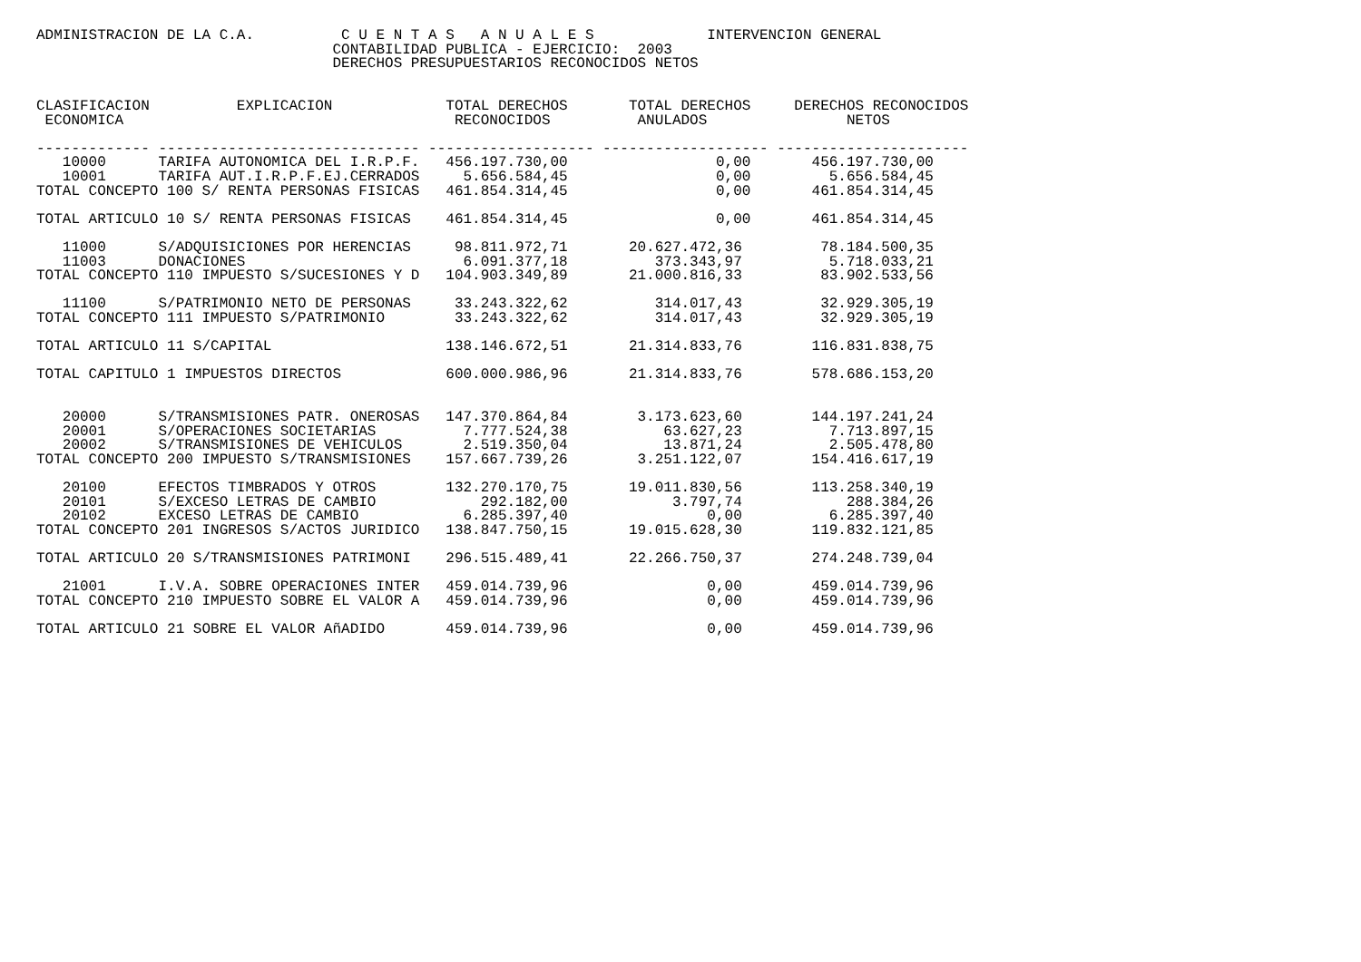ADMINISTRACION DE LA C.A.          C U E N T A S   A N U A L E S             INTERVENCION GENERAL
                                  CONTABILIDAD PUBLICA - EJERCICIO:  2003
                                  DERECHOS PRESUPUESTARIOS RECONOCIDOS NETOS


CLASIFICACION          EXPLICACION             TOTAL DERECHOS       TOTAL DERECHOS     DERECHOS RECONOCIDOS
 ECONOMICA                                      RECONOCIDOS          ANULADOS                NETOS

------------- ------------------------------ ------------------- ------------------- ----------------------
   10000      TARIFA AUTONOMICA DEL I.R.P.F.   456.197.730,00                 0,00       456.197.730,00
   10001      TARIFA AUT.I.R.P.F.EJ.CERRADOS     5.656.584,45                 0,00         5.656.584,45
TOTAL CONCEPTO 100 S/ RENTA PERSONAS FISICAS   461.854.314,45                 0,00       461.854.314,45

TOTAL ARTICULO 10 S/ RENTA PERSONAS FISICAS    461.854.314,45                 0,00       461.854.314,45

   11000      S/ADQUISICIONES POR HERENCIAS     98.811.972,71       20.627.472,36         78.184.500,35
   11003      DONACIONES                         6.091.377,18          373.343,97          5.718.033,21
TOTAL CONCEPTO 110 IMPUESTO S/SUCESIONES Y D   104.903.349,89       21.000.816,33         83.902.533,56

   11100      S/PATRIMONIO NETO DE PERSONAS     33.243.322,62          314.017,43         32.929.305,19
TOTAL CONCEPTO 111 IMPUESTO S/PATRIMONIO        33.243.322,62          314.017,43         32.929.305,19

TOTAL ARTICULO 11 S/CAPITAL                    138.146.672,51       21.314.833,76        116.831.838,75

TOTAL CAPITULO 1 IMPUESTOS DIRECTOS            600.000.986,96       21.314.833,76        578.686.153,20


   20000      S/TRANSMISIONES PATR. ONEROSAS   147.370.864,84        3.173.623,60        144.197.241,24
   20001      S/OPERACIONES SOCIETARIAS          7.777.524,38           63.627,23          7.713.897,15
   20002      S/TRANSMISIONES DE VEHICULOS       2.519.350,04           13.871,24          2.505.478,80
TOTAL CONCEPTO 200 IMPUESTO S/TRANSMISIONES    157.667.739,26        3.251.122,07        154.416.617,19

   20100      EFECTOS TIMBRADOS Y OTROS        132.270.170,75       19.011.830,56        113.258.340,19
   20101      S/EXCESO LETRAS DE CAMBIO            292.182,00            3.797,74            288.384,26
   20102      EXCESO LETRAS DE CAMBIO            6.285.397,40                0,00          6.285.397,40
TOTAL CONCEPTO 201 INGRESOS S/ACTOS JURIDICO   138.847.750,15       19.015.628,30        119.832.121,85

TOTAL ARTICULO 20 S/TRANSMISIONES PATRIMONI    296.515.489,41       22.266.750,37        274.248.739,04

   21001      I.V.A. SOBRE OPERACIONES INTER   459.014.739,96                0,00        459.014.739,96
TOTAL CONCEPTO 210 IMPUESTO SOBRE EL VALOR A   459.014.739,96                0,00        459.014.739,96

TOTAL ARTICULO 21 SOBRE EL VALOR AñADIDO       459.014.739,96                0,00        459.014.739,96